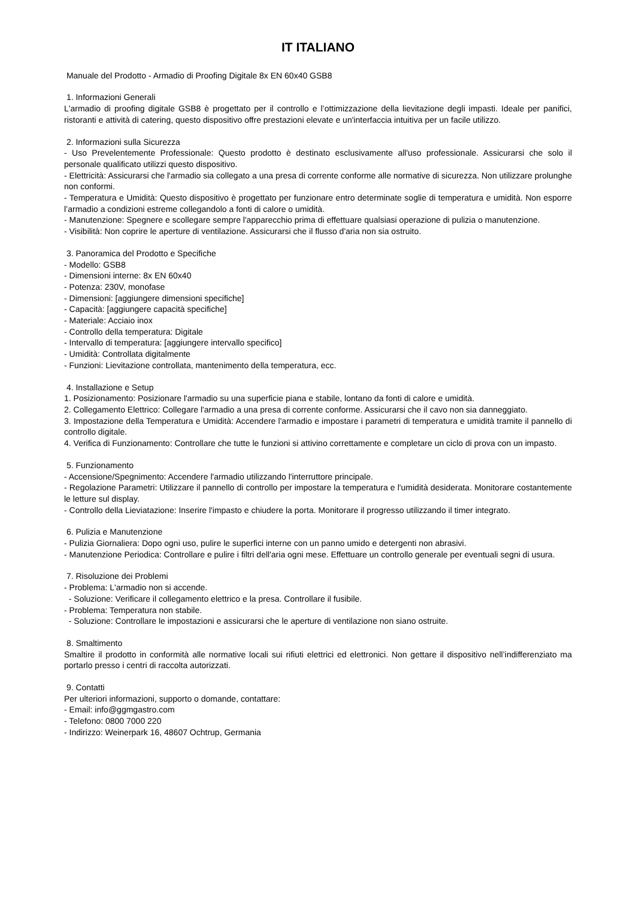IT ITALIANO
Manuale del Prodotto - Armadio di Proofing Digitale 8x EN 60x40 GSB8
1. Informazioni Generali
L'armadio di proofing digitale GSB8 è progettato per il controllo e l’ottimizzazione della lievitazione degli impasti. Ideale per panifici, ristoranti e attività di catering, questo dispositivo offre prestazioni elevate e un'interfaccia intuitiva per un facile utilizzo.
2. Informazioni sulla Sicurezza
- Uso Prevelentemente Professionale: Questo prodotto è destinato esclusivamente all'uso professionale. Assicurarsi che solo il personale qualificato utilizzi questo dispositivo.
- Elettricità: Assicurarsi che l'armadio sia collegato a una presa di corrente conforme alle normative di sicurezza. Non utilizzare prolunghe non conformi.
- Temperatura e Umidità: Questo dispositivo è progettato per funzionare entro determinate soglie di temperatura e umidità. Non esporre l’armadio a condizioni estreme collegandolo a fonti di calore o umidità.
- Manutenzione: Spegnere e scollegare sempre l'apparecchio prima di effettuare qualsiasi operazione di pulizia o manutenzione.
- Visibilità: Non coprire le aperture di ventilazione. Assicurarsi che il flusso d'aria non sia ostruito.
3. Panoramica del Prodotto e Specifiche
- Modello: GSB8
- Dimensioni interne: 8x EN 60x40
- Potenza: 230V, monofase
- Dimensioni: [aggiungere dimensioni specifiche]
- Capacità: [aggiungere capacità specifiche]
- Materiale: Acciaio inox
- Controllo della temperatura: Digitale
- Intervallo di temperatura: [aggiungere intervallo specifico]
- Umidità: Controllata digitalmente
- Funzioni: Lievitazione controllata, mantenimento della temperatura, ecc.
4. Installazione e Setup
1. Posizionamento: Posizionare l'armadio su una superficie piana e stabile, lontano da fonti di calore e umidità.
2. Collegamento Elettrico: Collegare l'armadio a una presa di corrente conforme. Assicurarsi che il cavo non sia danneggiato.
3. Impostazione della Temperatura e Umidità: Accendere l'armadio e impostare i parametri di temperatura e umidità tramite il pannello di controllo digitale.
4. Verifica di Funzionamento: Controllare che tutte le funzioni si attivino correttamente e completare un ciclo di prova con un impasto.
5. Funzionamento
- Accensione/Spegnimento: Accendere l'armadio utilizzando l'interruttore principale.
- Regolazione Parametri: Utilizzare il pannello di controllo per impostare la temperatura e l'umidità desiderata. Monitorare costantemente le letture sul display.
- Controllo della Lieviatazione: Inserire l'impasto e chiudere la porta. Monitorare il progresso utilizzando il timer integrato.
6. Pulizia e Manutenzione
- Pulizia Giornaliera: Dopo ogni uso, pulire le superfici interne con un panno umido e detergenti non abrasivi.
- Manutenzione Periodica: Controllare e pulire i filtri dell'aria ogni mese. Effettuare un controllo generale per eventuali segni di usura.
7. Risoluzione dei Problemi
- Problema: L'armadio non si accende.
- Soluzione: Verificare il collegamento elettrico e la presa. Controllare il fusibile.
- Problema: Temperatura non stabile.
- Soluzione: Controllare le impostazioni e assicurarsi che le aperture di ventilazione non siano ostruite.
8. Smaltimento
Smaltire il prodotto in conformità alle normative locali sui rifiuti elettrici ed elettronici. Non gettare il dispositivo nell’indifferenziato ma portarlo presso i centri di raccolta autorizzati.
9. Contatti
Per ulteriori informazioni, supporto o domande, contattare:
- Email: info@ggmgastro.com
- Telefono: 0800 7000 220
- Indirizzo: Weinerpark 16, 48607 Ochtrup, Germania